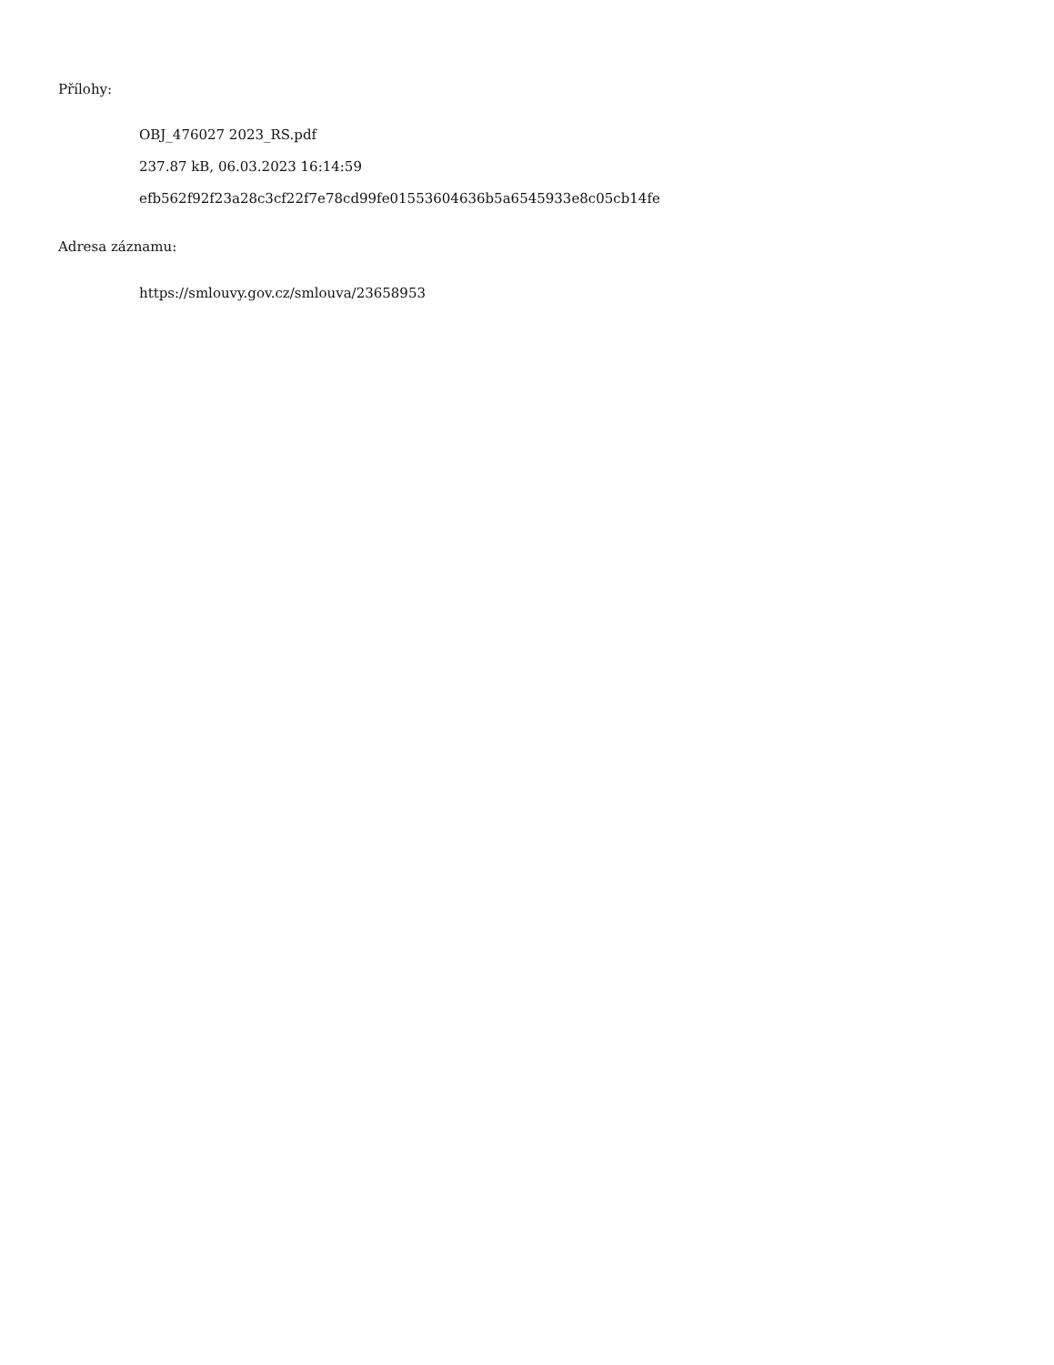Přílohy:
OBJ_476027 2023_RS.pdf
237.87 kB, 06.03.2023 16:14:59
efb562f92f23a28c3cf22f7e78cd99fe01553604636b5a6545933e8c05cb14fe
Adresa záznamu:
https://smlouvy.gov.cz/smlouva/23658953